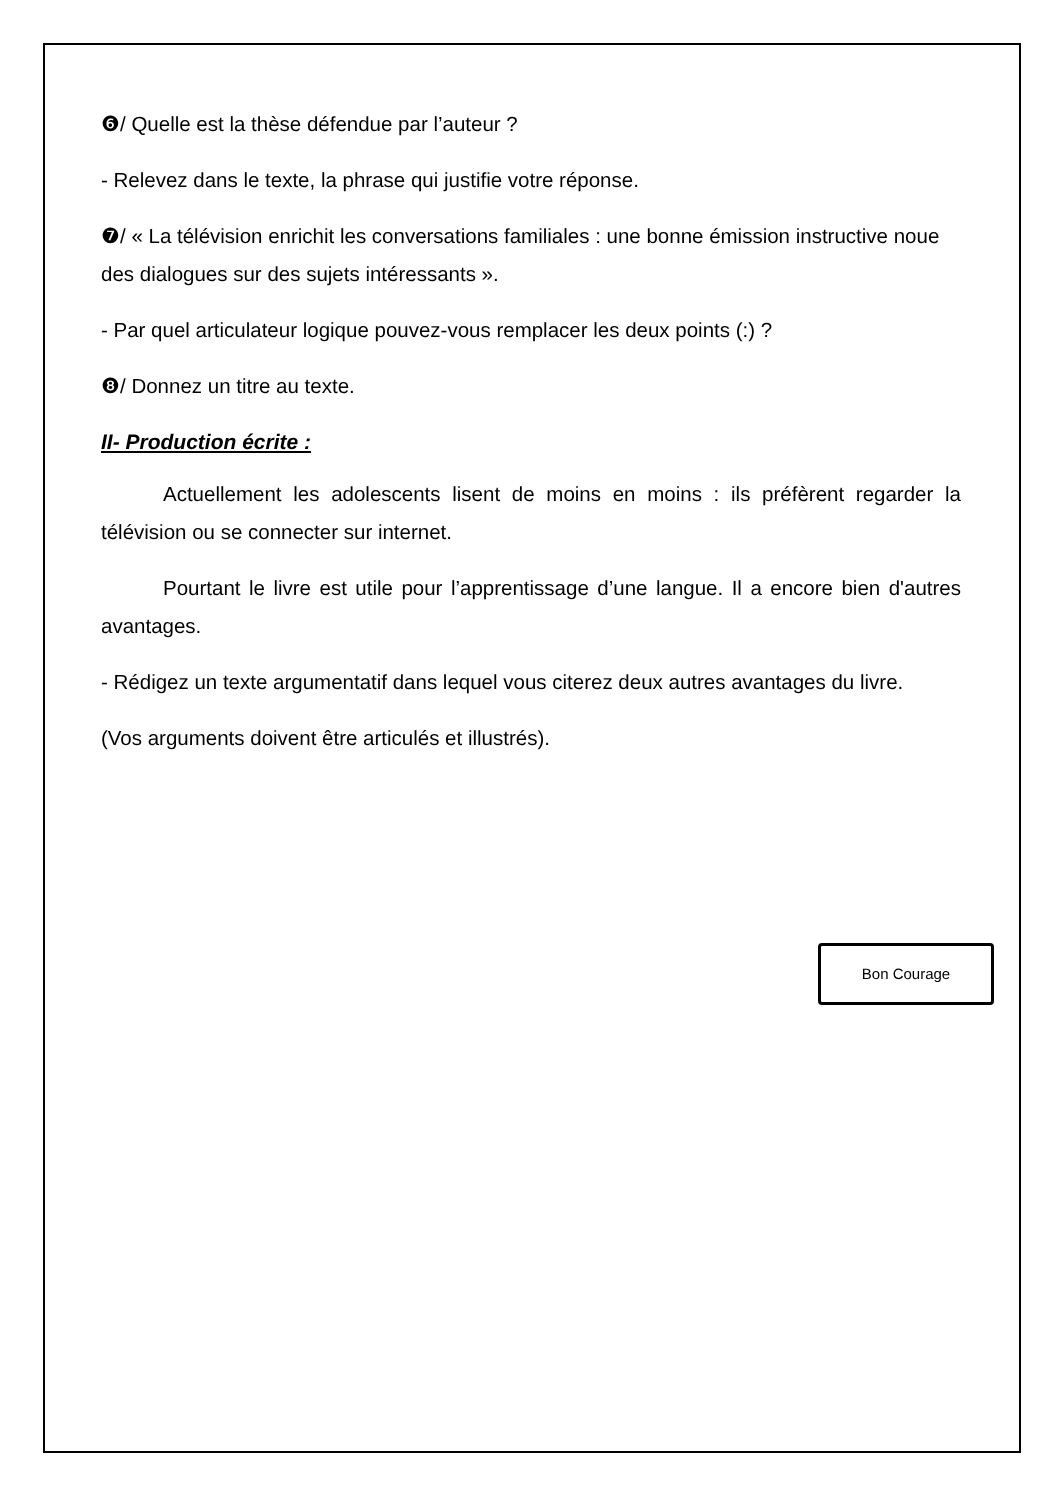❻/ Quelle est la thèse défendue par l’auteur ?
- Relevez dans le texte, la phrase qui justifie votre réponse.
❼/ « La télévision enrichit les conversations familiales : une bonne émission instructive noue des dialogues sur des sujets intéressants ».
- Par quel articulateur logique pouvez-vous remplacer les deux points (:) ?
❽/ Donnez un titre au texte.
II- Production écrite :
Actuellement les adolescents lisent de moins en moins : ils préfèrent regarder la télévision ou se connecter sur internet.
Pourtant le livre est utile pour l’apprentissage d’une langue. Il a encore bien d'autres avantages.
- Rédigez un texte argumentatif dans lequel vous citerez deux autres avantages du livre.
(Vos arguments doivent être articulés et illustrés).
Bon Courage